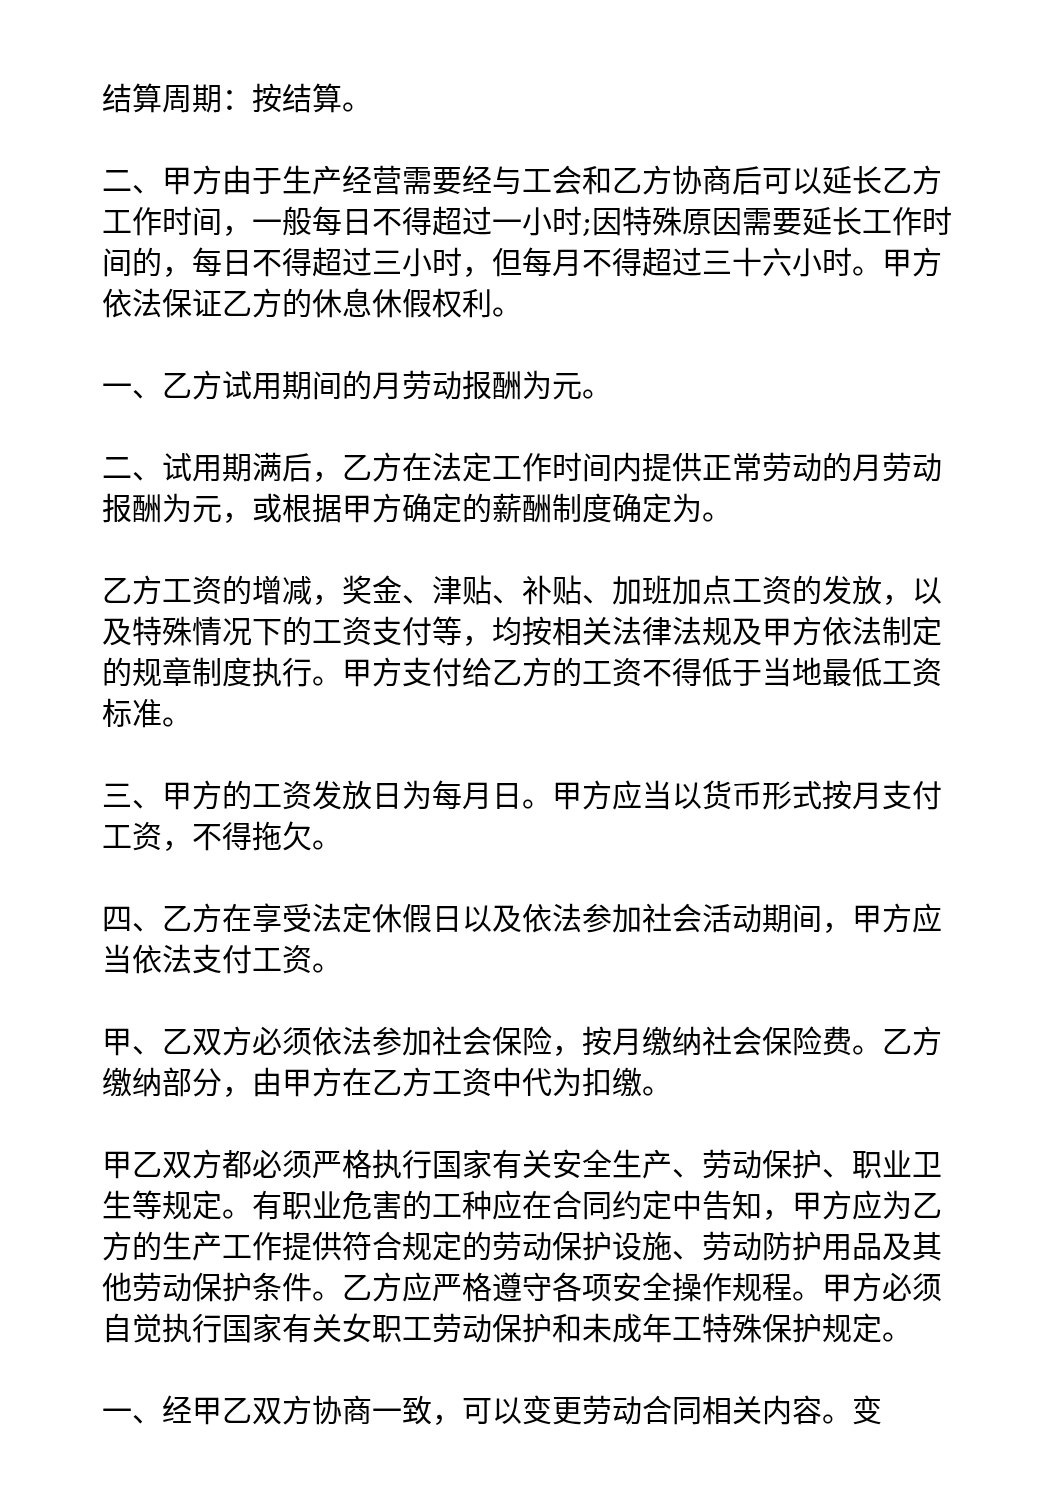结算周期：按结算。
二、甲方由于生产经营需要经与工会和乙方协商后可以延长乙方工作时间，一般每日不得超过一小时;因特殊原因需要延长工作时间的，每日不得超过三小时，但每月不得超过三十六小时。甲方依法保证乙方的休息休假权利。
一、乙方试用期间的月劳动报酬为元。
二、试用期满后，乙方在法定工作时间内提供正常劳动的月劳动报酬为元，或根据甲方确定的薪酬制度确定为。
乙方工资的增减，奖金、津贴、补贴、加班加点工资的发放，以及特殊情况下的工资支付等，均按相关法律法规及甲方依法制定的规章制度执行。甲方支付给乙方的工资不得低于当地最低工资标准。
三、甲方的工资发放日为每月日。甲方应当以货币形式按月支付工资，不得拖欠。
四、乙方在享受法定休假日以及依法参加社会活动期间，甲方应当依法支付工资。
甲、乙双方必须依法参加社会保险，按月缴纳社会保险费。乙方缴纳部分，由甲方在乙方工资中代为扣缴。
甲乙双方都必须严格执行国家有关安全生产、劳动保护、职业卫生等规定。有职业危害的工种应在合同约定中告知，甲方应为乙方的生产工作提供符合规定的劳动保护设施、劳动防护用品及其他劳动保护条件。乙方应严格遵守各项安全操作规程。甲方必须自觉执行国家有关女职工劳动保护和未成年工特殊保护规定。
一、经甲乙双方协商一致，可以变更劳动合同相关内容。变